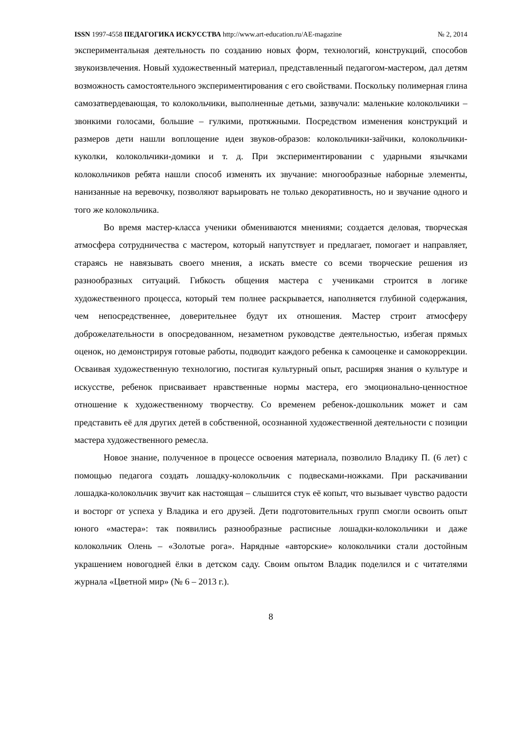ISSN 1997-4558 ПЕДАГОГИКА ИСКУССТВА http://www.art-education.ru/AE-magazine № 2, 2014
экспериментальная деятельность по созданию новых форм, технологий, конструкций, способов звукоизвлечения. Новый художественный материал, представленный педагогом-мастером, дал детям возможность самостоятельного экспериментирования с его свойствами. Поскольку полимерная глина самозатвердевающая, то колокольчики, выполненные детьми, зазвучали: маленькие колокольчики – звонкими голосами, большие – гулкими, протяжными. Посредством изменения конструкций и размеров дети нашли воплощение идеи звуков-образов: колокольчики-зайчики, колокольчики-куколки, колокольчики-домики и т. д. При экспериментировании с ударными язычками колокольчиков ребята нашли способ изменять их звучание: многообразные наборные элементы, нанизанные на веревочку, позволяют варьировать не только декоративность, но и звучание одного и того же колокольчика.
Во время мастер-класса ученики обмениваются мнениями; создается деловая, творческая атмосфера сотрудничества с мастером, который напутствует и предлагает, помогает и направляет, стараясь не навязывать своего мнения, а искать вместе со всеми творческие решения из разнообразных ситуаций. Гибкость общения мастера с учениками строится в логике художественного процесса, который тем полнее раскрывается, наполняется глубиной содержания, чем непосредственнее, доверительнее будут их отношения. Мастер строит атмосферу доброжелательности в опосредованном, незаметном руководстве деятельностью, избегая прямых оценок, но демонстрируя готовые работы, подводит каждого ребенка к самооценке и самокоррекции. Осваивая художественную технологию, постигая культурный опыт, расширяя знания о культуре и искусстве, ребенок присваивает нравственные нормы мастера, его эмоционально-ценностное отношение к художественному творчеству. Со временем ребенок-дошкольник может и сам представить её для других детей в собственной, осознанной художественной деятельности с позиции мастера художественного ремесла.
Новое знание, полученное в процессе освоения материала, позволило Владику П. (6 лет) с помощью педагога создать лошадку-колокольчик с подвесками-ножками. При раскачивании лошадка-колокольчик звучит как настоящая – слышится стук её копыт, что вызывает чувство радости и восторг от успеха у Владика и его друзей. Дети подготовительных групп смогли освоить опыт юного «мастера»: так появились разнообразные расписные лошадки-колокольчики и даже колокольчик Олень – «Золотые рога». Нарядные «авторские» колокольчики стали достойным украшением новогодней ёлки в детском саду. Своим опытом Владик поделился и с читателями журнала «Цветной мир» (№ 6 – 2013 г.).
8